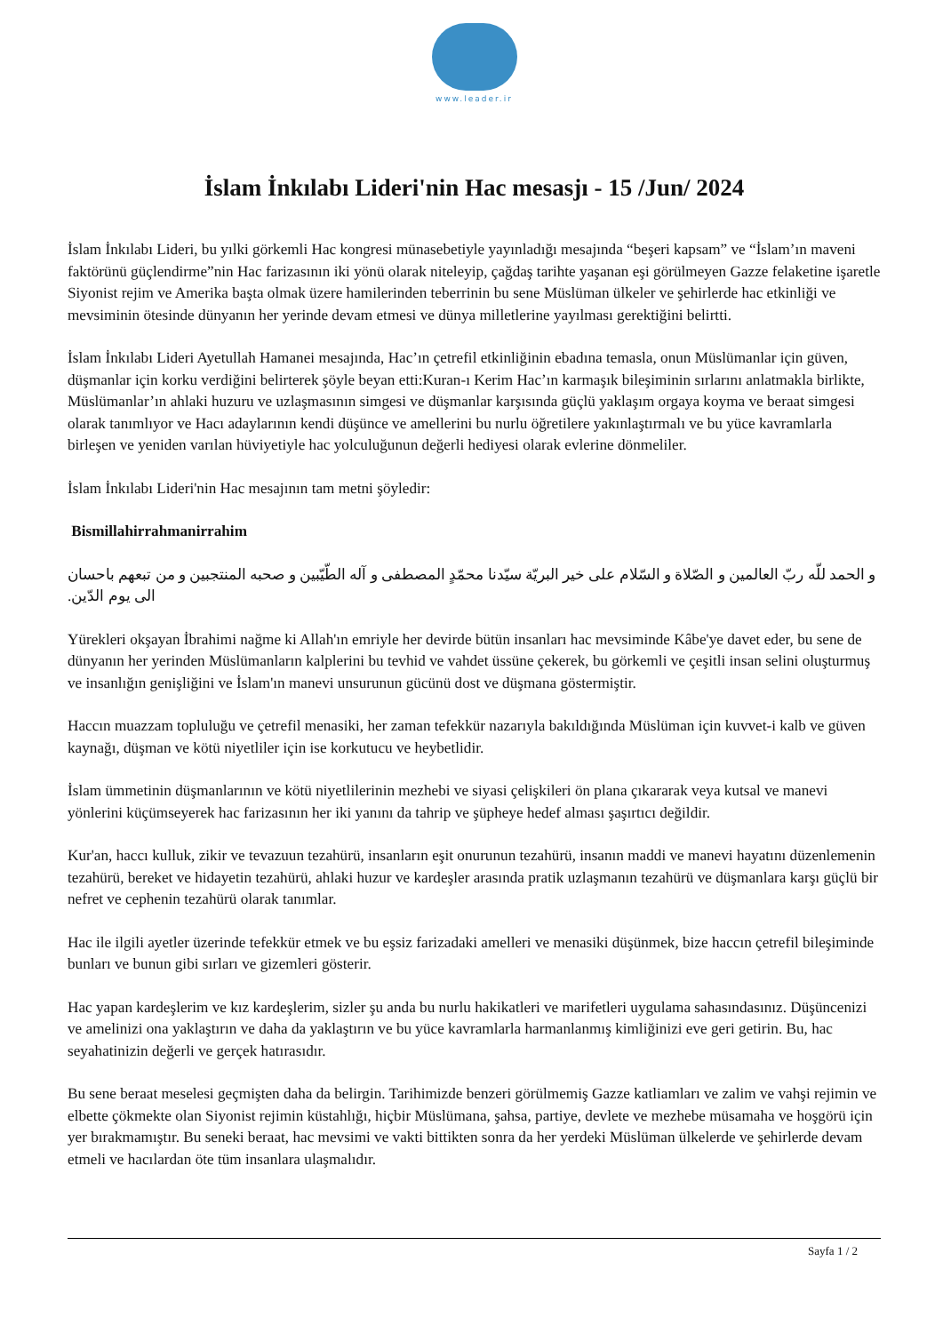www.leader.ir
İslam İnkılabı Lideri'nin Hac mesasjı - 15 /Jun/ 2024
İslam İnkılabı Lideri, bu yılki görkemli Hac kongresi münasebetiyle yayınladığı mesajında “beşeri kapsam” ve “İslam’ın maveni faktörünü güçlendirme”nin Hac farizasının iki yönü olarak niteleyip, çağdaş tarihte yaşanan eşi görülmeyen Gazze felaketine işaretle Siyonist rejim ve Amerika başta olmak üzere hamilerinden teberrinin bu sene Müslüman ülkeler ve şehirlerde hac etkinliği ve mevsiminin ötesinde dünyanın her yerinde devam etmesi ve dünya milletlerine yayılması gerektiğini belirtti.
İslam İnkılabı Lideri Ayetullah Hamanei mesajında, Hac’ın çetrefil etkinliğinin ebadına temasla, onun Müslümanlar için güven, düşmanlar için korku verdiğini belirterek şöyle beyan etti:Kuran-ı Kerim Hac’ın karmaşık bileşiminin sırlarını anlatmakla birlikte, Müslümanlar’ın ahlaki huzuru ve uzlaşmasının simgesi ve düşmanlar karşısında güçlü yaklaşım orgaya koyma ve beraat simgesi olarak tanımlıyor ve Hacı adaylarının kendi düşünce ve amellerini bu nurlu öğretilere yakınlaştırmalı ve bu yüce kavramlarla birleşen ve yeniden varılan hüviyetiyle hac yolculuğunun değerli hediyesi olarak evlerine dönmeliler.
İslam İnkılabı Lideri'nin Hac mesajının tam metni şöyledir:
Bismillahirrahmanirrahim
و الحمد للّه ربّ العالمین و الصّلاة و السّلام علی خیر البریّة سیّدنا محمّدٍ المصطفی و آله الطّیّبین و صحبه المنتجبین و من تبعهم باحسان الی یوم الدّین.
Yürekleri okşayan İbrahimi nağme ki Allah'ın emriyle her devirde bütün insanları hac mevsiminde Kâbe'ye davet eder, bu sene de dünyanın her yerinden Müslümanların kalplerini bu tevhid ve vahdet üssüne çekerek, bu görkemli ve çeşitli insan selini oluşturmuş ve insanlığın genişliğini ve İslam'ın manevi unsurunun gücünü dost ve düşmana göstermiştir.
Haccın muazzam topluluğu ve çetrefil menasiki, her zaman tefekkür nazarıyla bakıldığında Müslüman için kuvvet-i kalb ve güven kaynağı, düşman ve kötü niyetliler için ise korkutucu ve heybetlidir.
İslam ümmetinin düşmanlarının ve kötü niyetlilerinin mezhebi ve siyasi çelişkileri ön plana çıkararak veya kutsal ve manevi yönlerini küçümseyerek hac farizasının her iki yanını da tahrip ve şüpheye hedef alması şaşırtıcı değildir.
Kur'an, haccı kulluk, zikir ve tevazuun tezahürü, insanların eşit onurunun tezahürü, insanın maddi ve manevi hayatını düzenlemenin tezahürü, bereket ve hidayetin tezahürü, ahlaki huzur ve kardeşler arasında pratik uzlaşmanın tezahürü ve düşmanlara karşı güçlü bir nefret ve cephenin tezahürü olarak tanımlar.
Hac ile ilgili ayetler üzerinde tefekkür etmek ve bu eşsiz farizadaki amelleri ve menasiki düşünmek, bize haccın çetrefil bileşiminde bunları ve bunun gibi sırları ve gizemleri gösterir.
Hac yapan kardeşlerim ve kız kardeşlerim, sizler şu anda bu nurlu hakikatleri ve marifetleri uygulama sahasındasınız. Düşüncenizi ve amelinizi ona yaklaştırın ve daha da yaklaştırın ve bu yüce kavramlarla harmanlanmış kimliğinizi eve geri getirin. Bu, hac seyahatinizin değerli ve gerçek hatırasıdır.
Bu sene beraat meselesi geçmişten daha da belirgin. Tarihimizde benzeri görülmemiş Gazze katliamları ve zalim ve vahşi rejimin ve elbette çökmekte olan Siyonist rejimin küstahlığı, hiçbir Müslümana, şahsa, partiye, devlete ve mezhebe müsamaha ve hoşgörü için yer bırakmamıştır. Bu seneki beraat, hac mevsimi ve vakti bittikten sonra da her yerdeki Müslüman ülkelerde ve şehirlerde devam etmeli ve hacılardan öte tüm insanlara ulaşmalıdır.
Sayfa 1 / 2